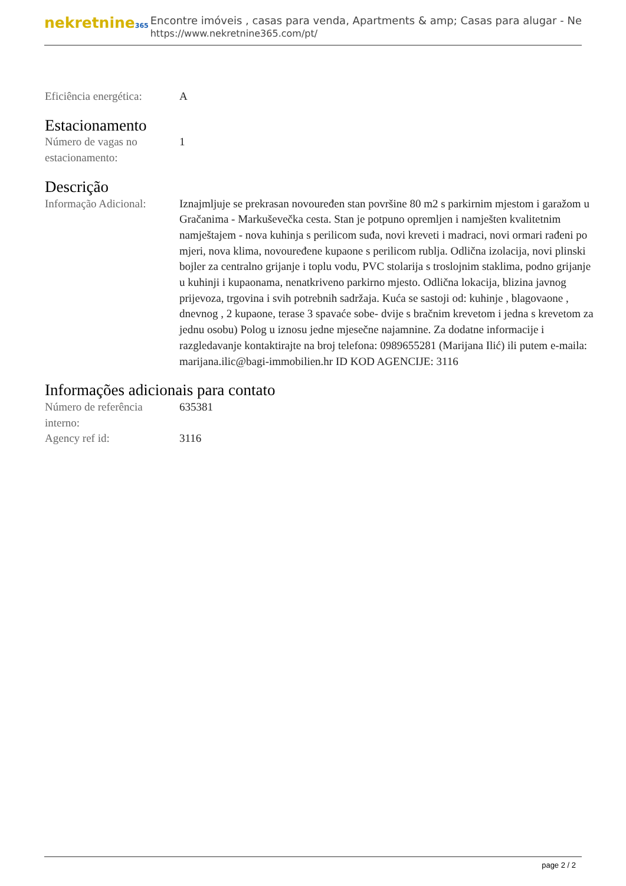nekretnine365
Encontre imóveis , casas para venda, Apartments & amp; Casas para alugar - Ne
https://www.nekretnine365.com/pt/
Eficiência energética:
A
Estacionamento
Número de vagas no estacionamento:
1
Descrição
Informação Adicional:
Iznajmljuje se prekrasan novouređen stan površine 80 m2 s parkirnim mjestom i garažom u Gračanima - Markuševečka cesta. Stan je potpuno opremljen i namješten kvalitetnim namještajem - nova kuhinja s perilicom suđa, novi kreveti i madraci, novi ormari rađeni po mjeri, nova klima, novouređene kupaone s perilicom rublja. Odlična izolacija, novi plinski bojler za centralno grijanje i toplu vodu, PVC stolarija s troslojnim staklima, podno grijanje u kuhinji i kupaonama, nenatkriveno parkirno mjesto. Odlična lokacija, blizina javnog prijevoza, trgovina i svih potrebnih sadržaja. Kuća se sastoji od: kuhinje , blagovaone , dnevnog , 2 kupaone, terase 3 spavaće sobe- dvije s bračnim krevetom i jedna s krevetom za jednu osobu) Polog u iznosu jedne mjesečne najamnine. Za dodatne informacije i razgledavanje kontaktirajte na broj telefona: 0989655281 (Marijana Ilić) ili putem e-maila: marijana.ilic@bagi-immobilien.hr ID KOD AGENCIJE: 3116
Informações adicionais para contato
Número de referência interno:
635381
Agency ref id: 3116
page 2 / 2